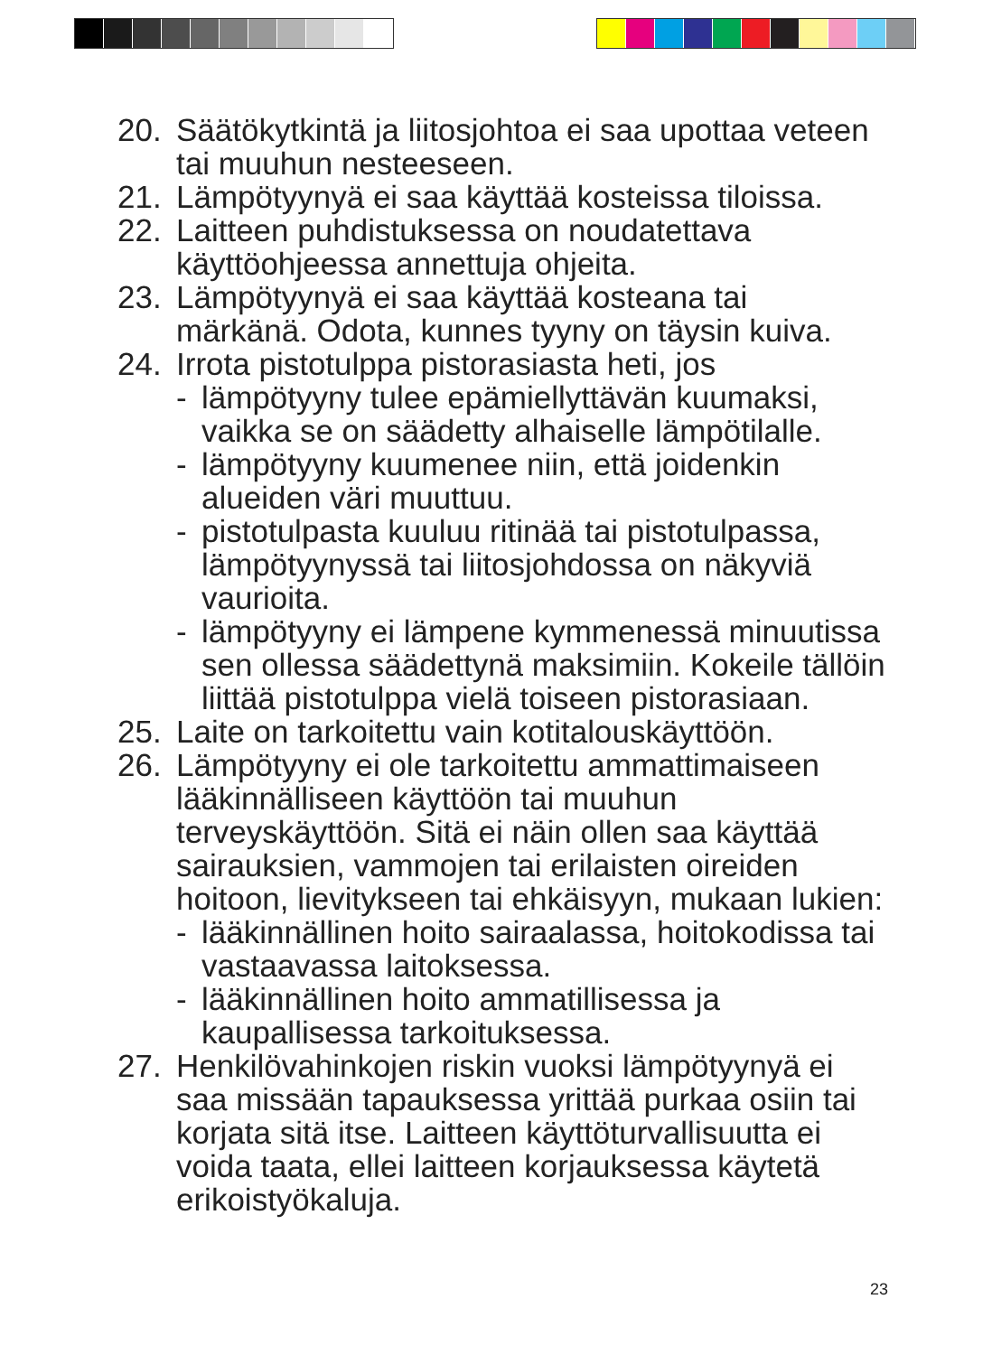20. Säätökytkintä ja liitosjohtoa ei saa upottaa veteen tai muuhun nesteeseen.
21. Lämpötyynyä ei saa käyttää kosteissa tiloissa.
22. Laitteen puhdistuksessa on noudatettava käyttöohjeessa annettuja ohjeita.
23. Lämpötyynyä ei saa käyttää kosteana tai märkänä. Odota, kunnes tyyny on täysin kuiva.
24. Irrota pistotulppa pistorasiasta heti, jos
- lämpötyyny tulee epämiellyttävän kuumaksi, vaikka se on säädetty alhaiselle lämpötilalle.
- lämpötyyny kuumenee niin, että joidenkin alueiden väri muuttuu.
- pistotulpasta kuuluu ritinää tai pistotulpassa, lämpötyynyssä tai liitosjohdossa on näkyviä vaurioita.
- lämpötyyny ei lämpene kymmenessä minuutissa sen ollessa säädettynä maksimiin. Kokeile tällöin liittää pistotulppa vielä toiseen pistorasiaan.
25. Laite on tarkoitettu vain kotitalouskäyttöön.
26. Lämpötyyny ei ole tarkoitettu ammattimaiseen lääkinnälliseen käyttöön tai muuhun terveyskäyttöön. Sitä ei näin ollen saa käyttää sairauksien, vammojen tai erilaisten oireiden hoitoon, lievitykseen tai ehkäisyyn, mukaan lukien:
- lääkinnällinen hoito sairaalassa, hoitokodissa tai vastaavassa laitoksessa.
- lääkinnällinen hoito ammatillisessa ja kaupallisessa tarkoituksessa.
27. Henkilövahinkojen riskin vuoksi lämpötyynyä ei saa missään tapauksessa yrittää purkaa osiin tai korjata sitä itse. Laitteen käyttöturvallisuutta ei voida taata, ellei laitteen korjauksessa käytetä erikoistyökaluja.
23